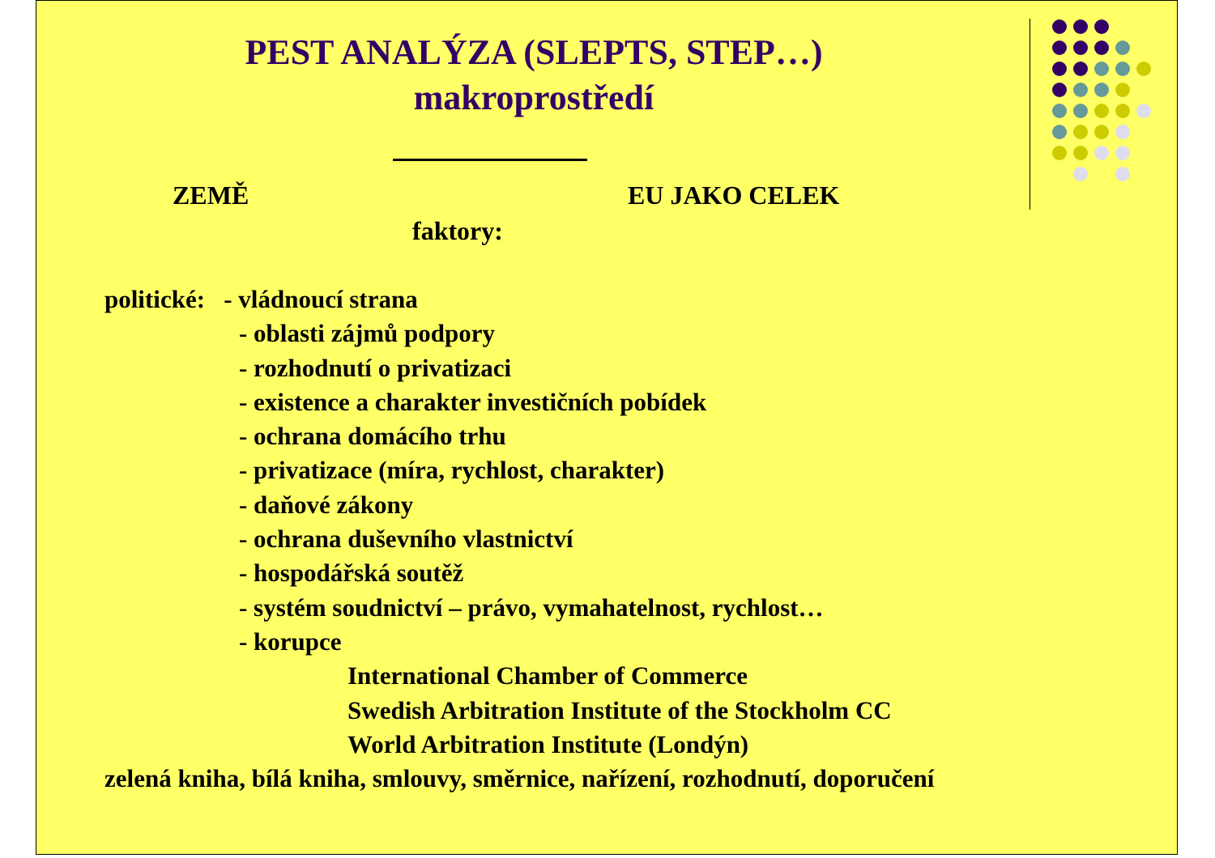PEST ANALÝZA (SLEPTS, STEP…)
makroprostředí
ZEMĚ EU JAKO CELEK
faktory:
politické: - vládnoucí strana
- oblasti zájmů podpory
- rozhodnutí o privatizaci
- existence a charakter investičních pobídek
- ochrana domácího trhu
- privatizace (míra, rychlost, charakter)
- daňové zákony
- ochrana duševního vlastnictví
- hospodářská soutěž
- systém soudnictví – právo, vymahatelnost, rychlost…
- korupce
International Chamber of Commerce
Swedish Arbitration Institute of the Stockholm CC
World Arbitration Institute (Londýn)
zelená kniha, bílá kniha, smlouvy, směrnice, nařízení, rozhodnutí, doporučení